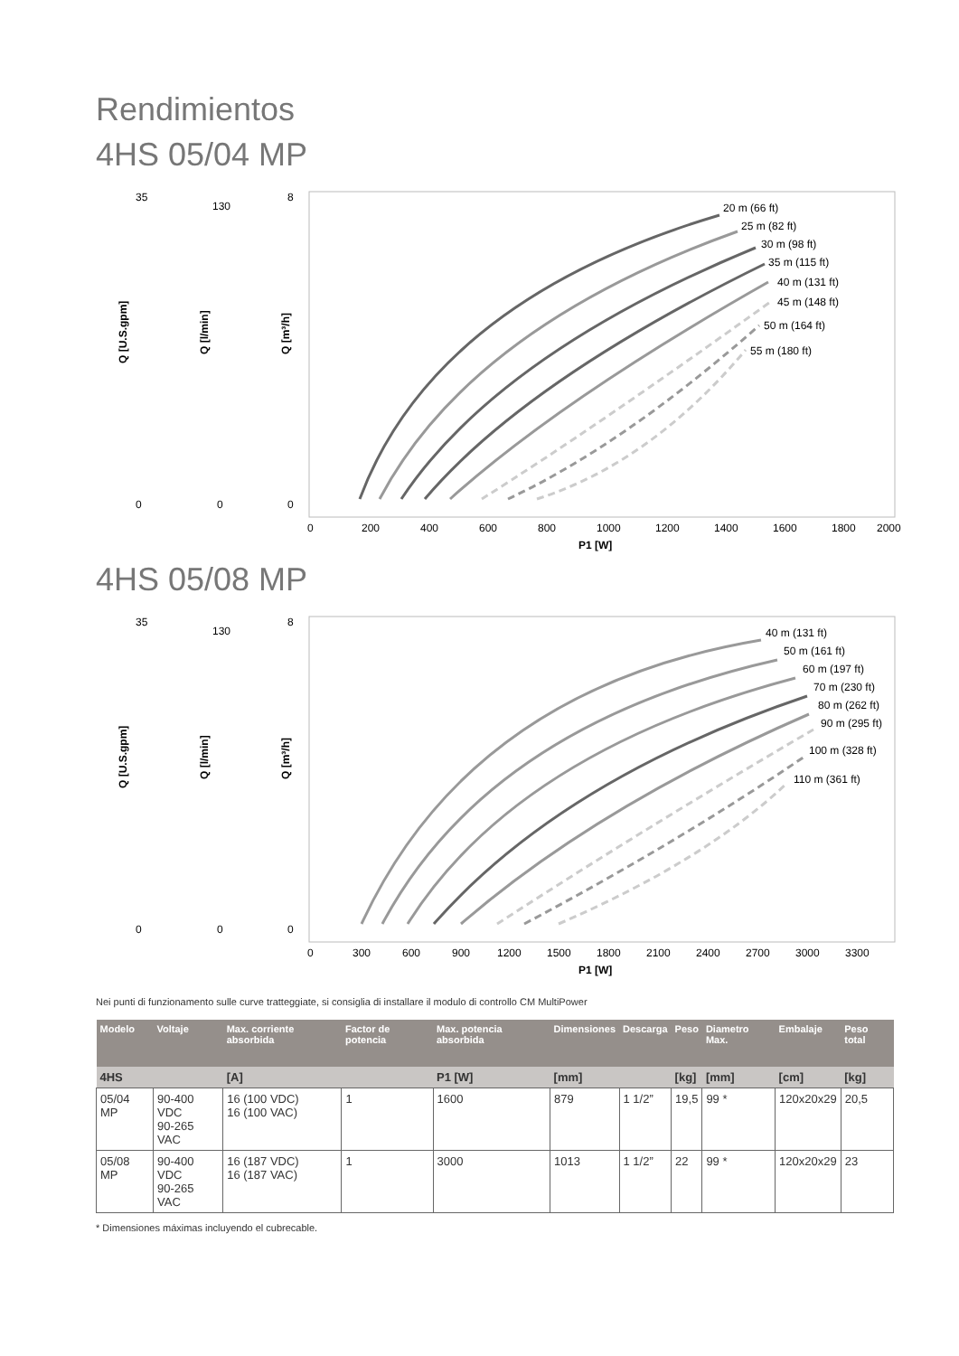Rendimientos
4HS 05/04 MP
Q [U.S.gpm]
Q [l/min]
Q [m³/h]
35
0
130
0
8
0
0
200
400
600
800
1000
1200
1400
1600
1800
2000
P1 [W]
20 m (66 ft)
25 m (82 ft)
30 m (98 ft)
35 m (115 ft)
40 m (131 ft)
45 m (148 ft)
50 m (164 ft)
55 m (180 ft)
4HS 05/08 MP
Q [U.S.gpm]
Q [l/min]
Q [m³/h]
35
0
130
0
8
0
0
300
600
900
1200
1500
1800
2100
2400
2700
3000
3300
P1 [W]
40 m (131 ft)
50 m (161 ft)
60 m (197 ft)
70 m (230 ft)
80 m (262 ft)
90 m (295 ft)
100 m (328 ft)
110 m (361 ft)
Nei punti di funzionamento sulle curve tratteggiate, si consiglia di installare il modulo di controllo CM MultiPower
| Modelo | Voltaje | Max. corriente absorbida | Factor de potencia | Max. potencia absorbida | Dimensiones | Descarga | Peso | Diametro Max. | Embalaje | Peso total |
| --- | --- | --- | --- | --- | --- | --- | --- | --- | --- | --- |
| 4HS | | [A] | | P1 [W] | [mm] | | [kg] | [mm] | [cm] | [kg] |
| 05/04 MP | 90-400 VDC 90-265 VAC | 16 (100 VDC) 16 (100 VAC) | 1 | 1600 | 879 | 1 1/2” | 19,5 | 99 * | 120x20x29 | 20,5 |
| 05/08 MP | 90-400 VDC 90-265 VAC | 16 (187 VDC) 16 (187 VAC) | 1 | 3000 | 1013 | 1 1/2” | 22 | 99 * | 120x20x29 | 23 |
* Dimensiones máximas incluyendo el cubrecable.